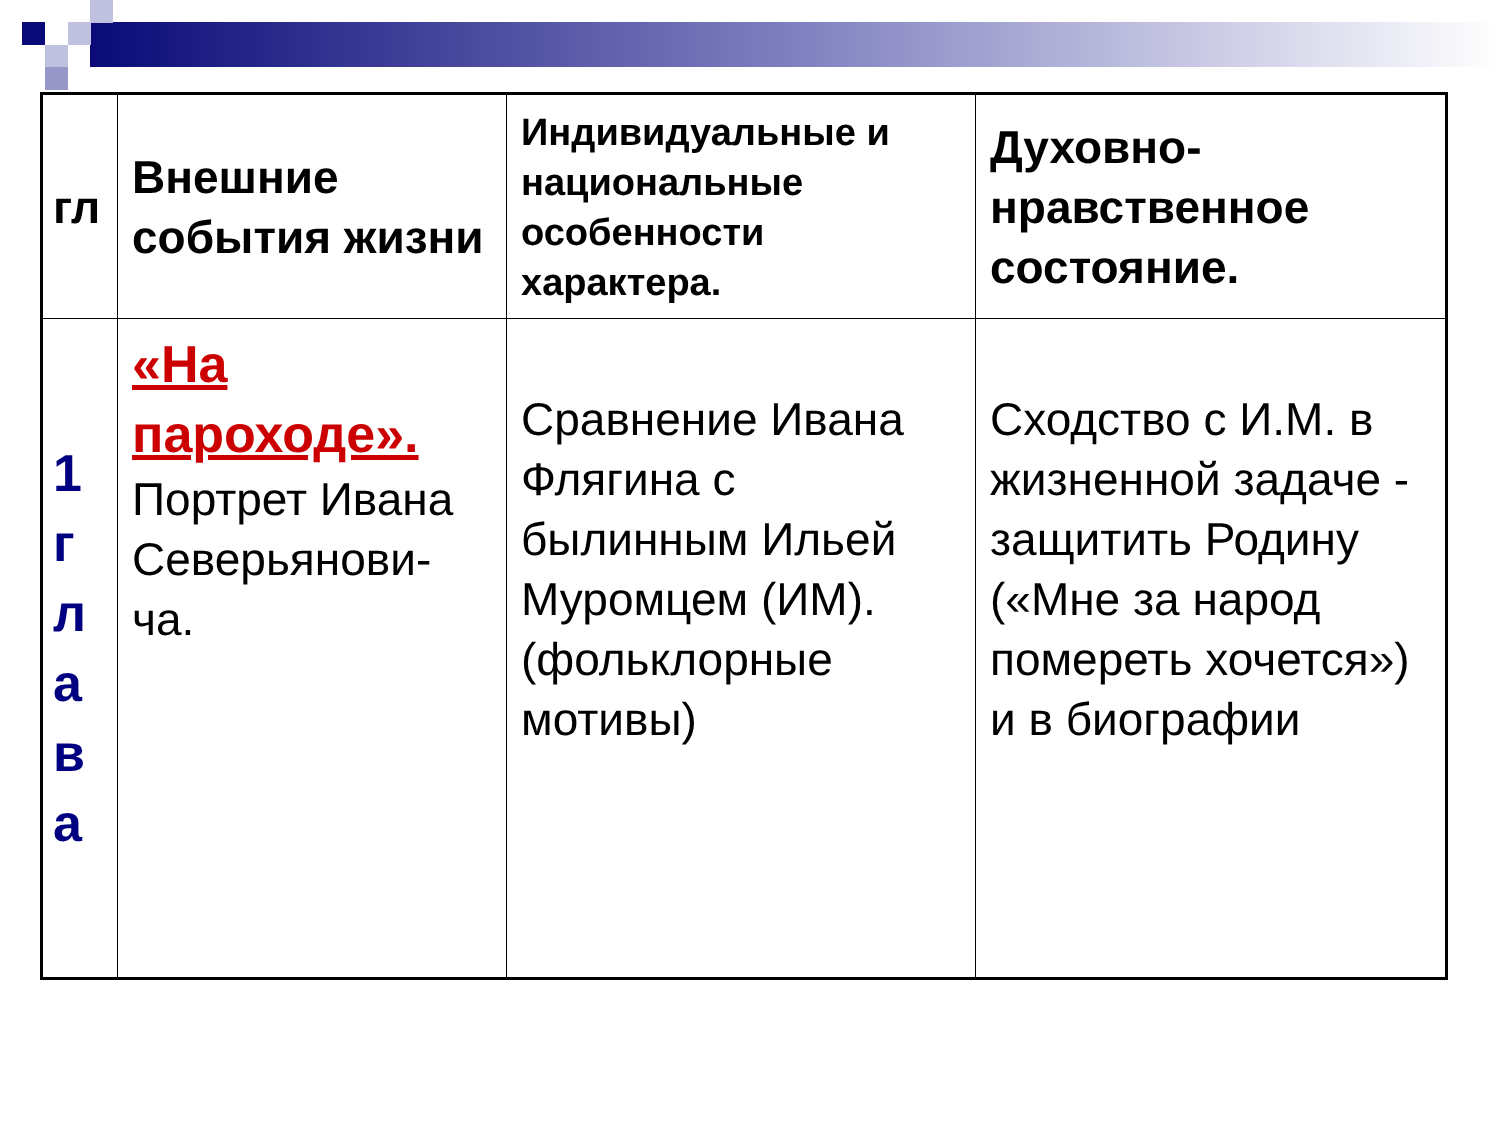| гл | Внешние события жизни | Индивидуальные и национальные особенности характера. | Духовно-нравственное состояние. |
| --- | --- | --- | --- |
| 1 г л а в а | «На пароходе». Портрет Ивана Северьянови- ча. | Сравнение Ивана Флягина с былинным Ильей Муромцем (ИМ). (фольклорные мотивы) | Сходство с И.М. в жизненной задаче - защитить Родину («Мне за народ помереть хочется») и в биографии |